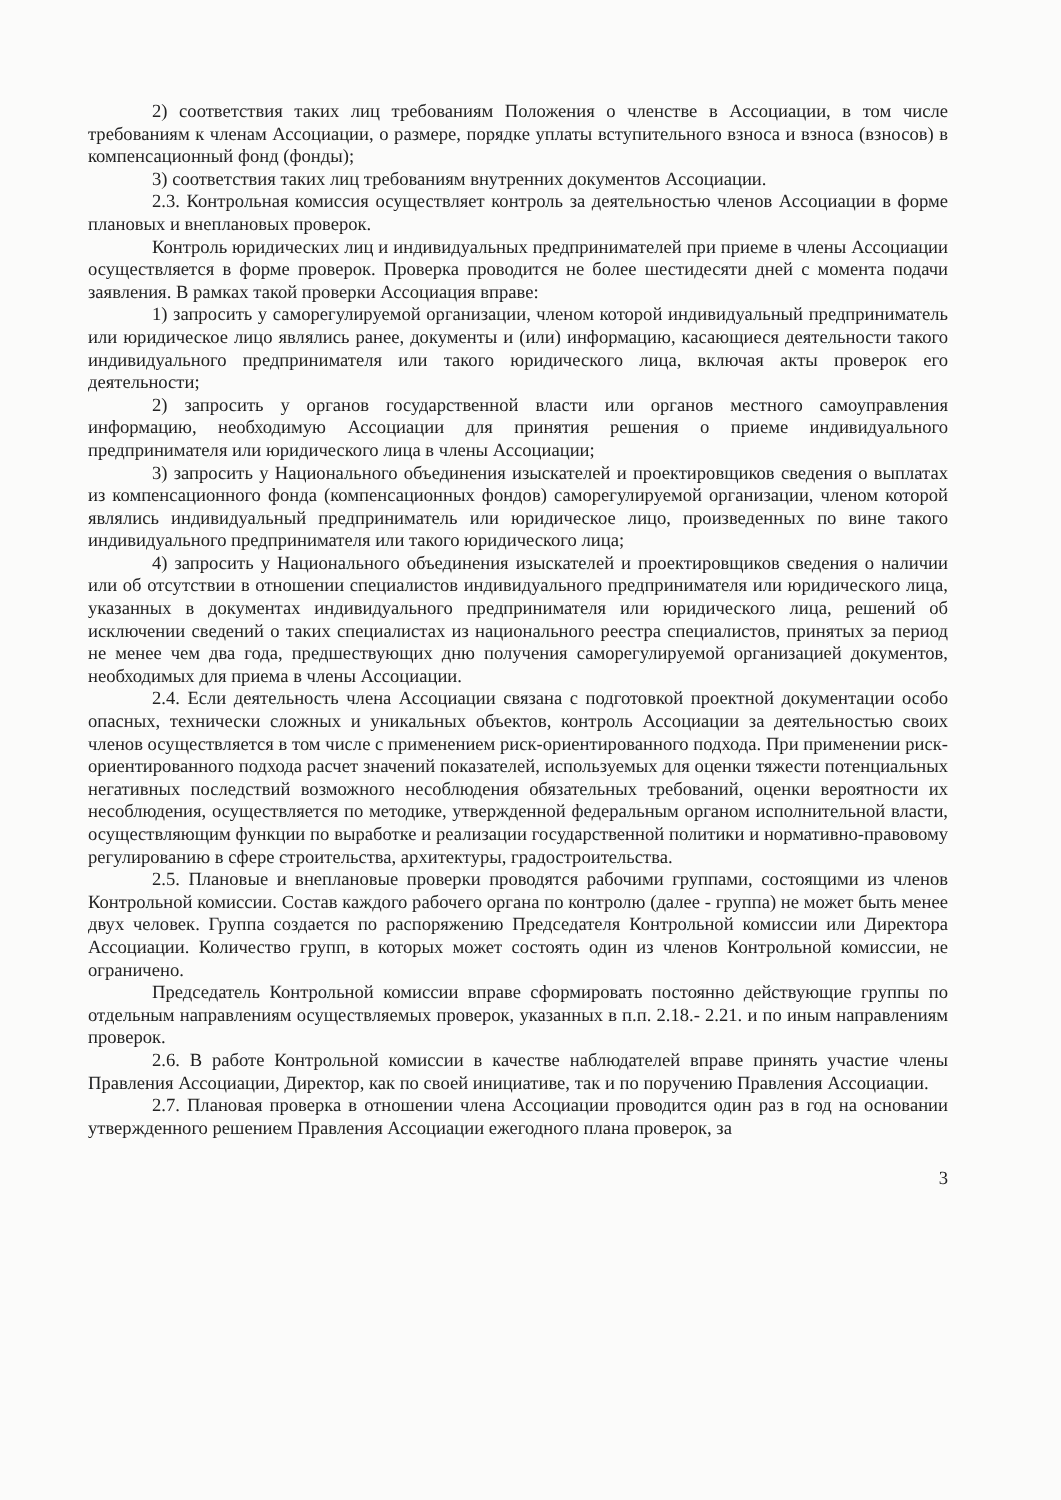2) соответствия таких лиц требованиям Положения о членстве в Ассоциации, в том числе требованиям к членам Ассоциации, о размере, порядке уплаты вступительного взноса и взноса (взносов) в компенсационный фонд (фонды);
3) соответствия таких лиц требованиям внутренних документов Ассоциации.
2.3. Контрольная комиссия осуществляет контроль за деятельностью членов Ассоциации в форме плановых и внеплановых проверок.
Контроль юридических лиц и индивидуальных предпринимателей при приеме в члены Ассоциации осуществляется в форме проверок. Проверка проводится не более шестидесяти дней с момента подачи заявления. В рамках такой проверки Ассоциация вправе:
1) запросить у саморегулируемой организации, членом которой индивидуальный предприниматель или юридическое лицо являлись ранее, документы и (или) информацию, касающиеся деятельности такого индивидуального предпринимателя или такого юридического лица, включая акты проверок его деятельности;
2) запросить у органов государственной власти или органов местного самоуправления информацию, необходимую Ассоциации для принятия решения о приеме индивидуального предпринимателя или юридического лица в члены Ассоциации;
3) запросить у Национального объединения изыскателей и проектировщиков сведения о выплатах из компенсационного фонда (компенсационных фондов) саморегулируемой организации, членом которой являлись индивидуальный предприниматель или юридическое лицо, произведенных по вине такого индивидуального предпринимателя или такого юридического лица;
4) запросить у Национального объединения изыскателей и проектировщиков сведения о наличии или об отсутствии в отношении специалистов индивидуального предпринимателя или юридического лица, указанных в документах индивидуального предпринимателя или юридического лица, решений об исключении сведений о таких специалистах из национального реестра специалистов, принятых за период не менее чем два года, предшествующих дню получения саморегулируемой организацией документов, необходимых для приема в члены Ассоциации.
2.4. Если деятельность члена Ассоциации связана с подготовкой проектной документации особо опасных, технически сложных и уникальных объектов, контроль Ассоциации за деятельностью своих членов осуществляется в том числе с применением риск-ориентированного подхода. При применении риск-ориентированного подхода расчет значений показателей, используемых для оценки тяжести потенциальных негативных последствий возможного несоблюдения обязательных требований, оценки вероятности их несоблюдения, осуществляется по методике, утвержденной федеральным органом исполнительной власти, осуществляющим функции по выработке и реализации государственной политики и нормативно-правовому регулированию в сфере строительства, архитектуры, градостроительства.
2.5. Плановые и внеплановые проверки проводятся рабочими группами, состоящими из членов Контрольной комиссии. Состав каждого рабочего органа по контролю (далее - группа) не может быть менее двух человек. Группа создается по распоряжению Председателя Контрольной комиссии или Директора Ассоциации. Количество групп, в которых может состоять один из членов Контрольной комиссии, не ограничено.
Председатель Контрольной комиссии вправе сформировать постоянно действующие группы по отдельным направлениям осуществляемых проверок, указанных в п.п. 2.18.- 2.21. и по иным направлениям проверок.
2.6. В работе Контрольной комиссии в качестве наблюдателей вправе принять участие члены Правления Ассоциации, Директор, как по своей инициативе, так и по поручению Правления Ассоциации.
2.7. Плановая проверка в отношении члена Ассоциации проводится один раз в год на основании утвержденного решением Правления Ассоциации ежегодного плана проверок, за
3